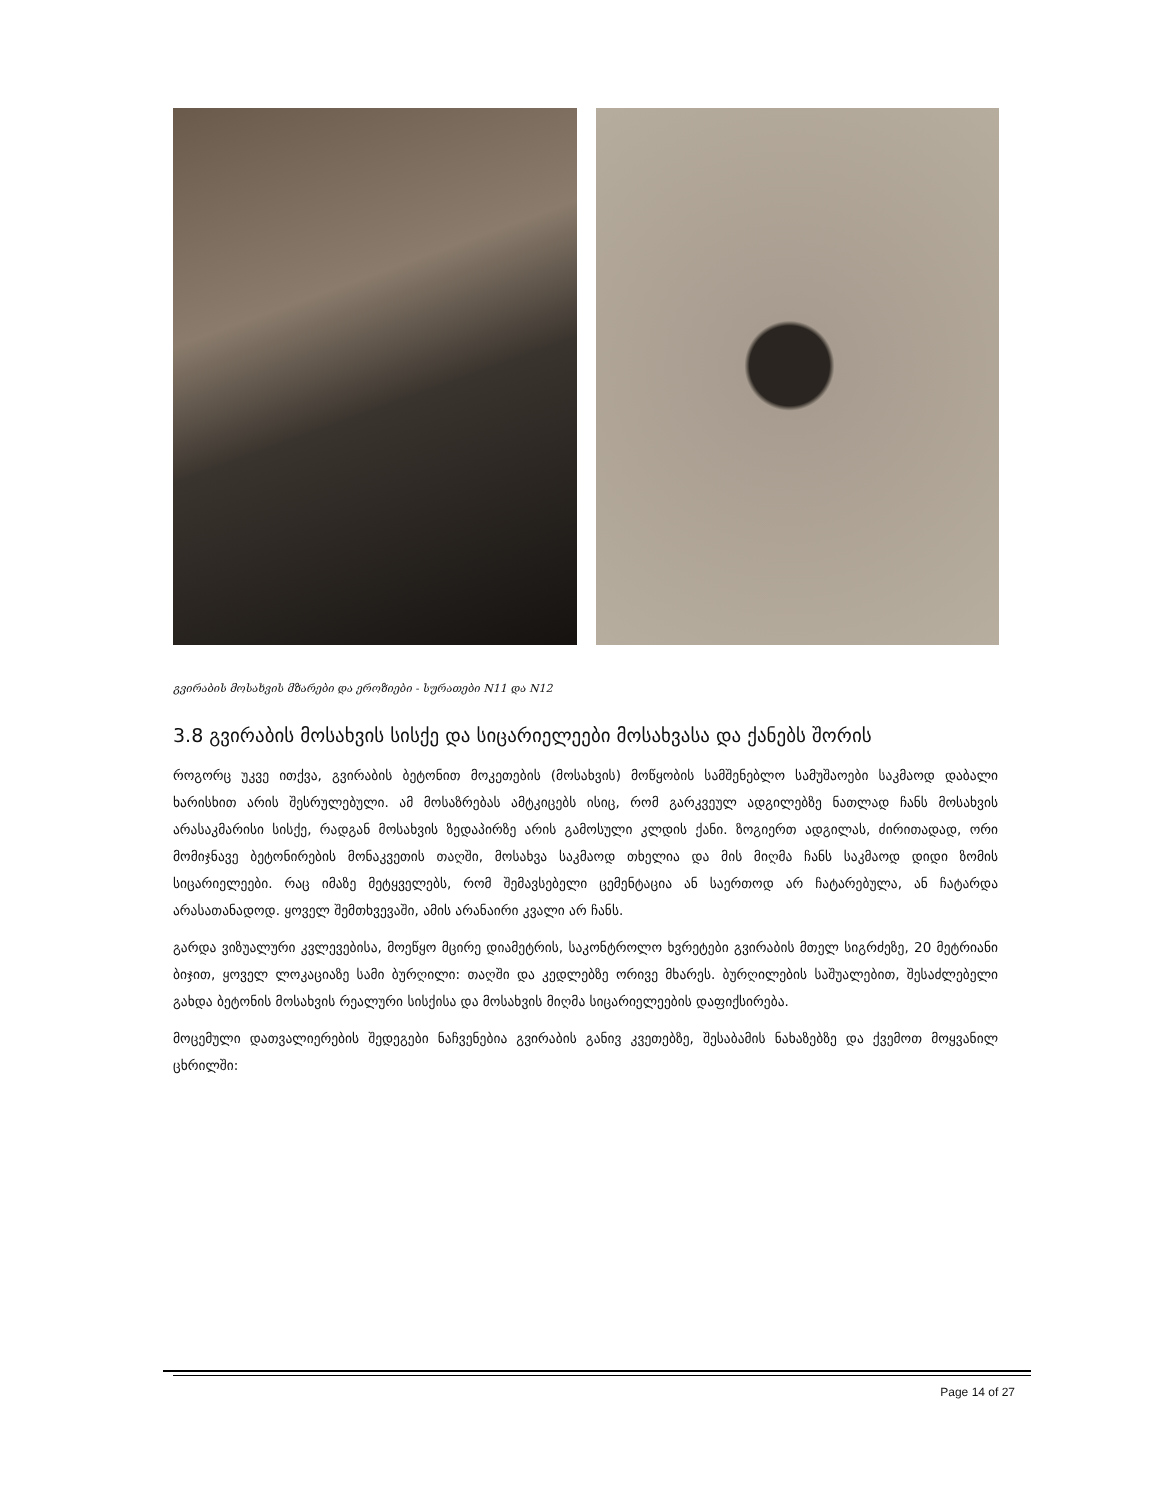გვირაბის მოსახვის მზარები და ეროზიები - სურათები N11 და N12
3.8 გვირაბის მოსახვის სისქე და სიცარიელეები მოსახვასა და ქანებს შორის
როგორც უკვე ითქვა, გვირაბის ბეტონით მოკეთების (მოსახვის) მოწყობის სამშენებლო სამუშაოები საკმაოდ დაბალი ხარისხით არის შესრულებული. ამ მოსაზრებას ამტკიცებს ისიც, რომ გარკვეულ ადგილებზე ნათლად ჩანს მოსახვის არასაკმარისი სისქე, რადგან მოსახვის ზედაპირზე არის გამოსული კლდის ქანი. ზოგიერთ ადგილას, ძირითადად, ორი მომიჯნავე ბეტონირების მონაკვეთის თაღში, მოსახვა საკმაოდ თხელია და მის მიღმა ჩანს საკმაოდ დიდი ზომის სიცარიელეები. რაც იმაზე მეტყველებს, რომ შემავსებელი ცემენტაცია ან საერთოდ არ ჩატარებულა, ან ჩატარდა არასათანადოდ. ყოველ შემთხვევაში, ამის არანაირი კვალი არ ჩანს.
გარდა ვიზუალური კვლევებისა, მოეწყო მცირე დიამეტრის, საკონტროლო ხვრეტები გვირაბის მთელ სიგრძეზე, 20 მეტრიანი ბიჯით, ყოველ ლოკაციაზე სამი ბურღილი: თაღში და კედლებზე ორივე მხარეს. ბურღილების საშუალებით, შესაძლებელი გახდა ბეტონის მოსახვის რეალური სისქისა და მოსახვის მიღმა სიცარიელეების დაფიქსირება.
მოცემული დათვალიერების შედეგები ნაჩვენებია გვირაბის განივ კვეთებზე, შესაბამის ნახაზებზე და ქვემოთ მოყვანილ ცხრილში:
Page 14 of 27